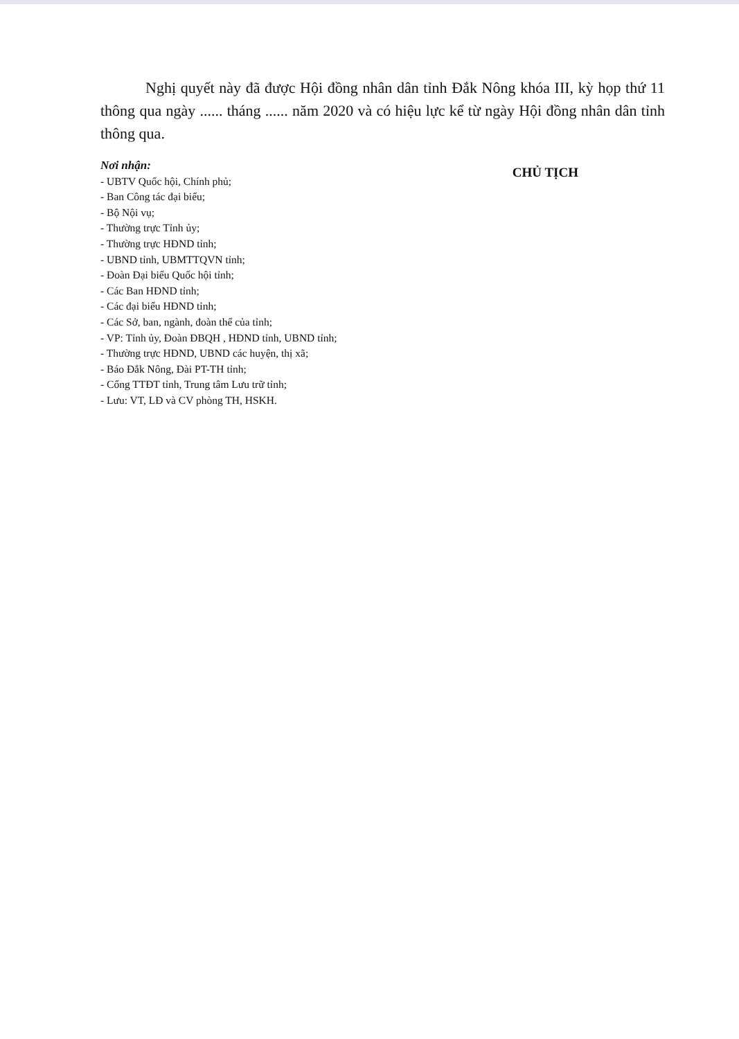Nghị quyết này đã được Hội đồng nhân dân tỉnh Đắk Nông khóa III, kỳ họp thứ 11 thông qua ngày ...... tháng ...... năm 2020 và có hiệu lực kể từ ngày Hội đồng nhân dân tỉnh thông qua.
Nơi nhận:
- UBTV Quốc hội, Chính phủ;
- Ban Công tác đại biểu;
- Bộ Nội vụ;
- Thường trực Tỉnh ủy;
- Thường trực HĐND tỉnh;
- UBND tỉnh, UBMTTQVN tỉnh;
- Đoàn Đại biểu Quốc hội tỉnh;
- Các Ban HĐND tỉnh;
- Các đại biểu HĐND tỉnh;
- Các Sở, ban, ngành, đoàn thể của tỉnh;
- VP: Tỉnh ủy, Đoàn ĐBQH , HĐND tỉnh, UBND tỉnh;
- Thường trực HĐND, UBND các huyện, thị xã;
- Báo Đắk Nông, Đài PT-TH tỉnh;
- Cổng TTĐT tỉnh, Trung tâm Lưu trữ tỉnh;
- Lưu: VT, LĐ và CV phòng TH, HSKH.
CHỦ TỊCH